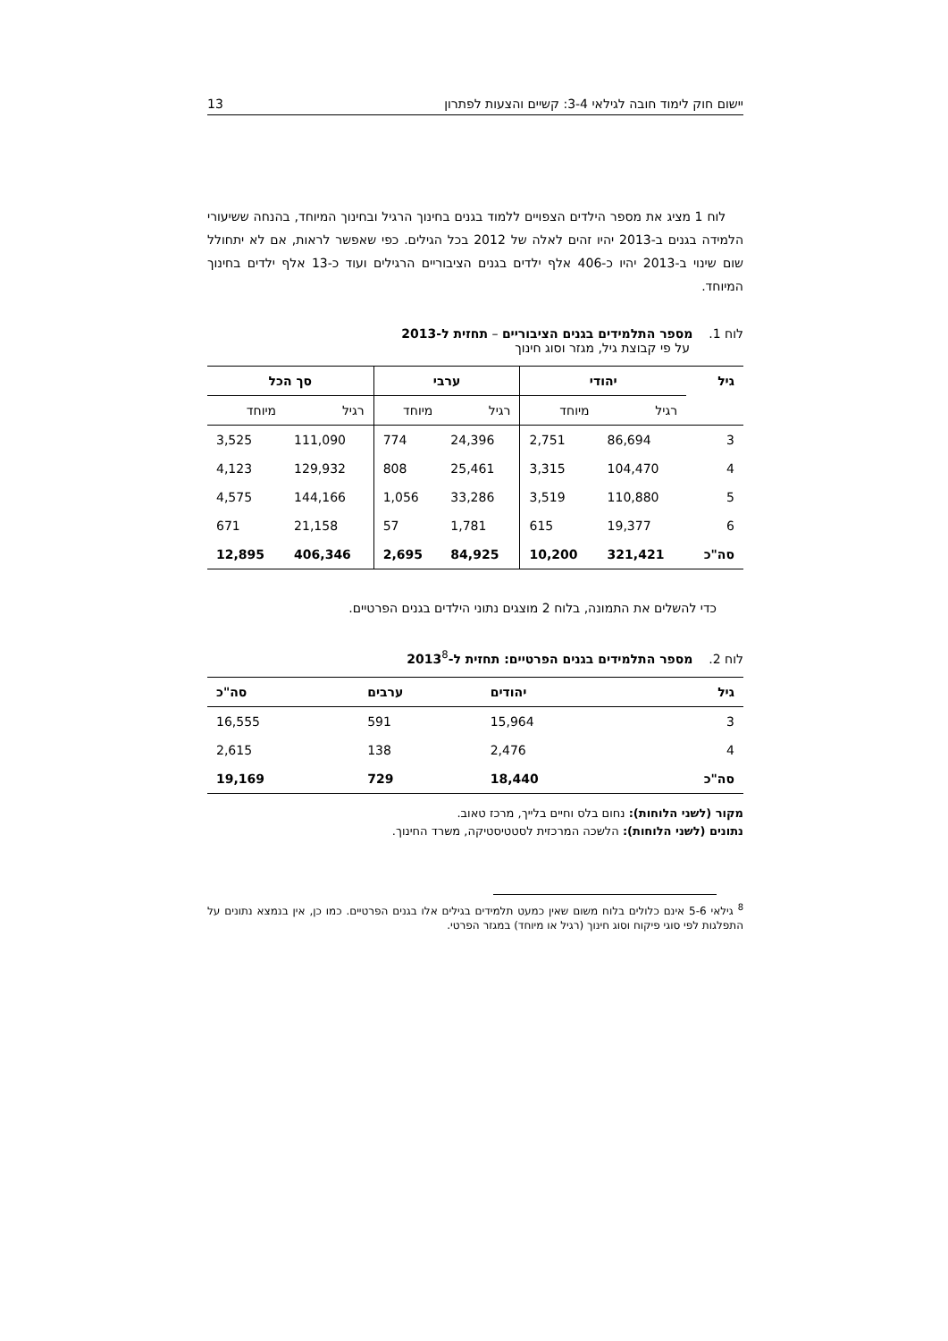יישום חוק לימוד חובה לגילאי 3-4: קשיים והצעות לפתרון 13
לוח 1 מציג את מספר הילדים הצפויים ללמוד בגנים בחינוך הרגיל ובחינוך המיוחד, בהנחה ששיעורי הלמידה בגנים ב-2013 יהיו זהים לאלה של 2012 בכל הגילים. כפי שאפשר לראות, אם לא יתחולל שום שינוי ב-2013 יהיו כ-406 אלף ילדים בגנים הציבוריים הרגילים ועוד כ-13 אלף ילדים בחינוך המיוחד.
לוח 1. מספר התלמידים בגנים הציבוריים – תחזית ל-2013
על פי קבוצת גיל, מגזר וסוג חינוך
| גיל | יהודי | | ערבי | | סך הכל | |
| --- | --- | --- | --- | --- | --- | --- |
| | רגיל | מיוחד | רגיל | מיוחד | רגיל | מיוחד |
| 3 | 86,694 | 2,751 | 24,396 | 774 | 111,090 | 3,525 |
| 4 | 104,470 | 3,315 | 25,461 | 808 | 129,932 | 4,123 |
| 5 | 110,880 | 3,519 | 33,286 | 1,056 | 144,166 | 4,575 |
| 6 | 19,377 | 615 | 1,781 | 57 | 21,158 | 671 |
| סה"כ | 321,421 | 10,200 | 84,925 | 2,695 | 406,346 | 12,895 |
כדי להשלים את התמונה, בלוח 2 מוצגים נתוני הילדים בגנים הפרטיים.
לוח 2. מספר התלמידים בגנים הפרטיים: תחזית ל-2013<sup>8</sup>
| גיל | יהודים | ערבים | סה"כ |
| --- | --- | --- | --- |
| 3 | 15,964 | 591 | 16,555 |
| 4 | 2,476 | 138 | 2,615 |
| סה"כ | 18,440 | 729 | 19,169 |
מקור (לשני הלוחות): נחום בלס וחיים בלייך, מרכז טאוב.
נתונים (לשני הלוחות): הלשכה המרכזית לסטטיסטיקה, משרד החינוך.
<sup>8</sup> גילאי 5-6 אינם כלולים בלוח משום שאין כמעט תלמידים בגילים אלו בגנים הפרטיים. כמו כן, אין בנמצא נתונים על התפלגות לפי סוגי פיקוח וסוג חינוך (רגיל או מיוחד) במגזר הפרטי.